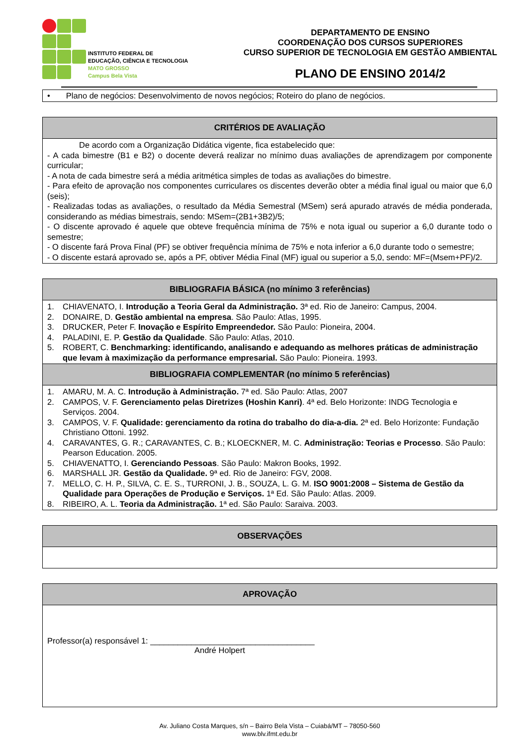INSTITUTO FEDERAL DE
EDUCAÇÃO, CIÊNCIA E TECNOLOGIA
MATO GROSSO
Campus Bela Vista
DEPARTAMENTO DE ENSINO
COORDENAÇÃO DOS CURSOS SUPERIORES
CURSO SUPERIOR DE TECNOLOGIA EM GESTÃO AMBIENTAL
PLANO DE ENSINO 2014/2
| • Plano de negócios: Desenvolvimento de novos negócios; Roteiro do plano de negócios. |
| CRITÉRIOS DE AVALIAÇÃO |
| --- |
| De acordo com a Organização Didática vigente, fica estabelecido que: - A cada bimestre (B1 e B2) o docente deverá realizar no mínimo duas avaliações de aprendizagem por componente curricular; - A nota de cada bimestre será a média aritmética simples de todas as avaliações do bimestre. - Para efeito de aprovação nos componentes curriculares os discentes deverão obter a média final igual ou maior que 6,0 (seis); - Realizadas todas as avaliações, o resultado da Média Semestral (MSem) será apurado através de média ponderada, considerando as médias bimestrais, sendo: MSem=(2B1+3B2)/5; - O discente aprovado é aquele que obteve frequência mínima de 75% e nota igual ou superior a 6,0 durante todo o semestre; - O discente fará Prova Final (PF) se obtiver frequência mínima de 75% e nota inferior a 6,0 durante todo o semestre; - O discente estará aprovado se, após a PF, obtiver Média Final (MF) igual ou superior a 5,0, sendo: MF=(Msem+PF)/2. |
| BIBLIOGRAFIA BÁSICA (no mínimo 3 referências) |
| --- |
| 1. CHIAVENATO, I. Introdução a Teoria Geral da Administração. 3ª ed. Rio de Janeiro: Campus, 2004. 2. DONAIRE, D. Gestão ambiental na empresa . São Paulo: Atlas, 1995. 3. DRUCKER, Peter F. Inovação e Espírito Empreendedor. São Paulo: Pioneira, 2004. 4. PALADINI, E. P. Gestão da Qualidade . São Paulo: Atlas, 2010. 5. ROBERT, C. Benchmarking: identificando, analisando e adequando as melhores práticas de administração que levam à maximização da performance empresarial. São Paulo: Pioneira. 1993. |
| BIBLIOGRAFIA COMPLEMENTAR (no mínimo 5 referências) |
| 1. AMARU, M. A. C. Introdução à Administração. 7ª ed. São Paulo: Atlas, 2007 2. CAMPOS, V. F. Gerenciamento pelas Diretrizes (Hoshin Kanri) . 4ª ed. Belo Horizonte: INDG Tecnologia e Serviços. 2004. 3. CAMPOS, V. F. Qualidade: gerenciamento da rotina do trabalho do dia-a-dia. 2ª ed. Belo Horizonte: Fundação Christiano Ottoni. 1992. 4. CARAVANTES, G. R.; CARAVANTES, C. B.; KLOECKNER, M. C. Administração: Teorias e Processo . São Paulo: Pearson Education. 2005. 5. CHIAVENATTO, I. Gerenciando Pessoas . São Paulo: Makron Books, 1992. 6. MARSHALL JR. Gestão da Qualidade. 9ª ed. Rio de Janeiro: FGV, 2008. 7. MELLO, C. H. P., SILVA, C. E. S., TURRONI, J. B., SOUZA, L. G. M. ISO 9001:2008 – Sistema de Gestão da Qualidade para Operações de Produção e Serviços. 1ª Ed. São Paulo: Atlas. 2009. 8. RIBEIRO, A. L. Teoria da Administração. 1ª ed. São Paulo: Saraiva. 2003. |
| OBSERVAÇÕES |
| --- |
| APROVAÇÃO |
| --- |
| Professor(a) responsável 1: ____________________________________ André Holpert |
Av. Juliano Costa Marques, s/n – Bairro Bela Vista – Cuiabá/MT – 78050-560
www.blv.ifmt.edu.br